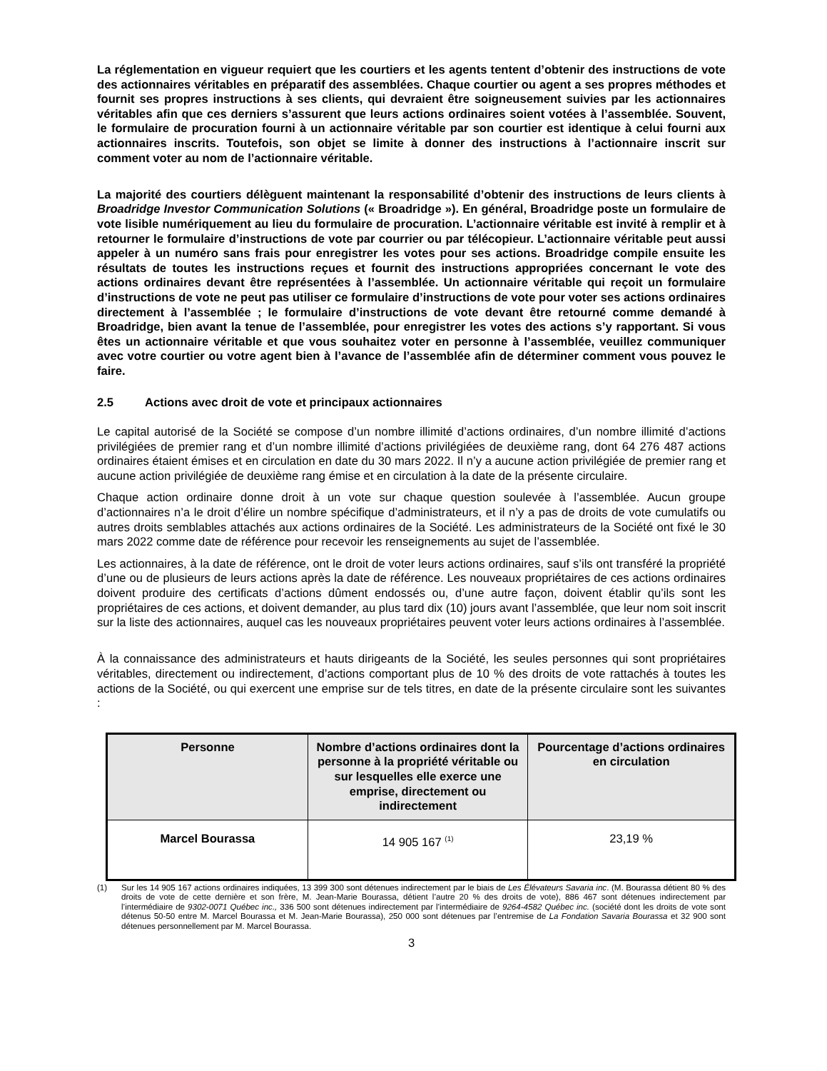La réglementation en vigueur requiert que les courtiers et les agents tentent d’obtenir des instructions de vote des actionnaires véritables en préparatif des assemblées. Chaque courtier ou agent a ses propres méthodes et fournit ses propres instructions à ses clients, qui devraient être soigneusement suivies par les actionnaires véritables afin que ces derniers s’assurent que leurs actions ordinaires soient votées à l’assemblée. Souvent, le formulaire de procuration fourni à un actionnaire véritable par son courtier est identique à celui fourni aux actionnaires inscrits. Toutefois, son objet se limite à donner des instructions à l’actionnaire inscrit sur comment voter au nom de l’actionnaire véritable.
La majorité des courtiers délèguent maintenant la responsabilité d’obtenir des instructions de leurs clients à Broadridge Investor Communication Solutions (« Broadridge »). En général, Broadridge poste un formulaire de vote lisible numériquement au lieu du formulaire de procuration. L’actionnaire véritable est invité à remplir et à retourner le formulaire d’instructions de vote par courrier ou par télécopieur. L’actionnaire véritable peut aussi appeler à un numéro sans frais pour enregistrer les votes pour ses actions. Broadridge compile ensuite les résultats de toutes les instructions reçues et fournit des instructions appropriées concernant le vote des actions ordinaires devant être représentées à l’assemblée. Un actionnaire véritable qui reçoit un formulaire d’instructions de vote ne peut pas utiliser ce formulaire d’instructions de vote pour voter ses actions ordinaires directement à l’assemblée ; le formulaire d’instructions de vote devant être retourné comme demandé à Broadridge, bien avant la tenue de l’assemblée, pour enregistrer les votes des actions s’y rapportant. Si vous êtes un actionnaire véritable et que vous souhaitez voter en personne à l’assemblée, veuillez communiquer avec votre courtier ou votre agent bien à l’avance de l’assemblée afin de déterminer comment vous pouvez le faire.
2.5 Actions avec droit de vote et principaux actionnaires
Le capital autorisé de la Société se compose d’un nombre illimité d’actions ordinaires, d’un nombre illimité d’actions privilégiées de premier rang et d’un nombre illimité d’actions privilégiées de deuxième rang, dont 64 276 487 actions ordinaires étaient émises et en circulation en date du 30 mars 2022. Il n’y a aucune action privilégiée de premier rang et aucune action privilégiée de deuxième rang émise et en circulation à la date de la présente circulaire.
Chaque action ordinaire donne droit à un vote sur chaque question soulevée à l’assemblée. Aucun groupe d’actionnaires n’a le droit d’élire un nombre spécifique d’administrateurs, et il n’y a pas de droits de vote cumulatifs ou autres droits semblables attachés aux actions ordinaires de la Société. Les administrateurs de la Société ont fixé le 30 mars 2022 comme date de référence pour recevoir les renseignements au sujet de l’assemblée.
Les actionnaires, à la date de référence, ont le droit de voter leurs actions ordinaires, sauf s’ils ont transféré la propriété d’une ou de plusieurs de leurs actions après la date de référence. Les nouveaux propriétaires de ces actions ordinaires doivent produire des certificats d’actions dûment endossés ou, d’une autre façon, doivent établir qu’ils sont les propriétaires de ces actions, et doivent demander, au plus tard dix (10) jours avant l’assemblée, que leur nom soit inscrit sur la liste des actionnaires, auquel cas les nouveaux propriétaires peuvent voter leurs actions ordinaires à l’assemblée.
À la connaissance des administrateurs et hauts dirigeants de la Société, les seules personnes qui sont propriétaires véritables, directement ou indirectement, d’actions comportant plus de 10 % des droits de vote rattachés à toutes les actions de la Société, ou qui exercent une emprise sur de tels titres, en date de la présente circulaire sont les suivantes :
| Personne | Nombre d’actions ordinaires dont la personne à la propriété véritable ou sur lesquelles elle exerce une emprise, directement ou indirectement | Pourcentage d’actions ordinaires en circulation |
| --- | --- | --- |
| Marcel Bourassa | 14 905 167 <sup>(1)</sup> | 23,19 % |
(1) Sur les 14 905 167 actions ordinaires indiquées, 13 399 300 sont détenues indirectement par le biais de Les Élévateurs Savaria inc. (M. Bourassa détient 80 % des droits de vote de cette dernière et son frère, M. Jean-Marie Bourassa, détient l’autre 20 % des droits de vote), 886 467 sont détenues indirectement par l’intermédiaire de 9302-0071 Québec inc., 336 500 sont détenues indirectement par l’intermédiaire de 9264-4582 Québec inc. (société dont les droits de vote sont détenus 50-50 entre M. Marcel Bourassa et M. Jean-Marie Bourassa), 250 000 sont détenues par l’entremise de La Fondation Savaria Bourassa et 32 900 sont détenues personnellement par M. Marcel Bourassa.
3